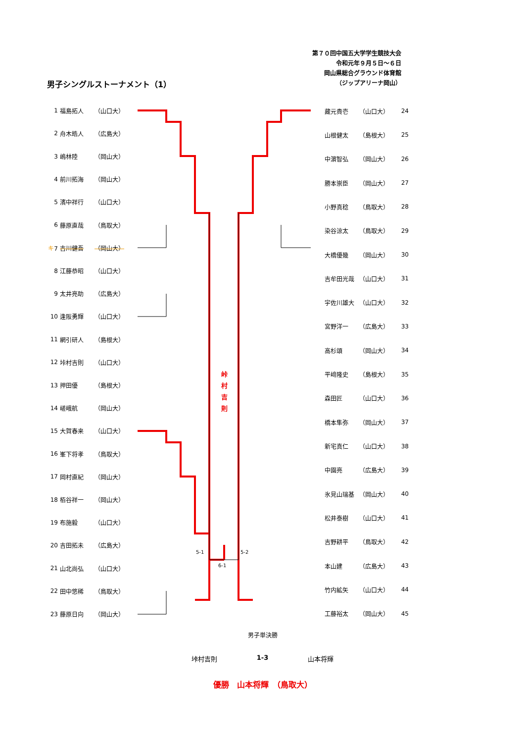第７０回中国五大学学生競技大会
令和元年９月５日～６日
岡山県総合グラウンド体育館
（ジップアリーナ岡山）
男子シングルストーナメント（1）
| 1 | 福島拓人 | （山口大） |
| 2 | 舟木皓人 | （広島大） |
| 3 | 嶋林陸 | （岡山大） |
| 4 | 前川拓海 | （岡山大） |
| 5 | 濱中祥行 | （山口大） |
| 6 | 藤原直哉 | （鳥取大） |
| キ 7 | 吉川健吾 | （岡山大） |
| 8 | 江藤恭昭 | （山口大） |
| 9 | 太井亮助 | （広島大） |
| 10 | 逢阪勇輝 | （山口大） |
| 11 | 網引研人 | （島根大） |
| 12 | 垰村吉則 | （山口大） |
| 13 | 押田優 | （島根大） |
| 14 | 嵯峨航 | （岡山大） |
| 15 | 大賀春来 | （山口大） |
| 16 | 峯下将孝 | （鳥取大） |
| 17 | 岡村直紀 | （岡山大） |
| 18 | 栢谷祥一 | （岡山大） |
| 19 | 布施毅 | （山口大） |
| 20 | 吉田拓未 | （広島大） |
| 21 | 山北尚弘 | （山口大） |
| 22 | 田中悠稀 | （鳥取大） |
| 23 | 藤原日向 | （岡山大） |
峠
村
吉
則
5-1
5-2
6-1
| 藏元貴壱 | （山口大） | 24 |
| 山根健太 | （島根大） | 25 |
| 中濵智弘 | （岡山大） | 26 |
| 勝本崇臣 | （岡山大） | 27 |
| 小野真稔 | （鳥取大） | 28 |
| 染谷涼太 | （鳥取大） | 29 |
| 大橋優幾 | （岡山大） | 30 |
| 吉牟田光哉 | （山口大） | 31 |
| 宇佐川雄大 | （山口大） | 32 |
| 宮野洋一 | （広島大） | 33 |
| 高杉頌 | （岡山大） | 34 |
| 平﨑隆史 | （島根大） | 35 |
| 森田匠 | （山口大） | 36 |
| 橋本隼弥 | （岡山大） | 37 |
| 新宅真仁 | （山口大） | 38 |
| 中園亮 | （広島大） | 39 |
| 氷見山瑞基 | （岡山大） | 40 |
| 松井泰樹 | （山口大） | 41 |
| 吉野耕平 | （鳥取大） | 42 |
| 本山建 | （広島大） | 43 |
| 竹内絋矢 | （山口大） | 44 |
| 工藤裕太 | （岡山大） | 45 |
男子単決勝
垰村吉則 1-3 山本将輝
優勝　山本将輝　（鳥取大）